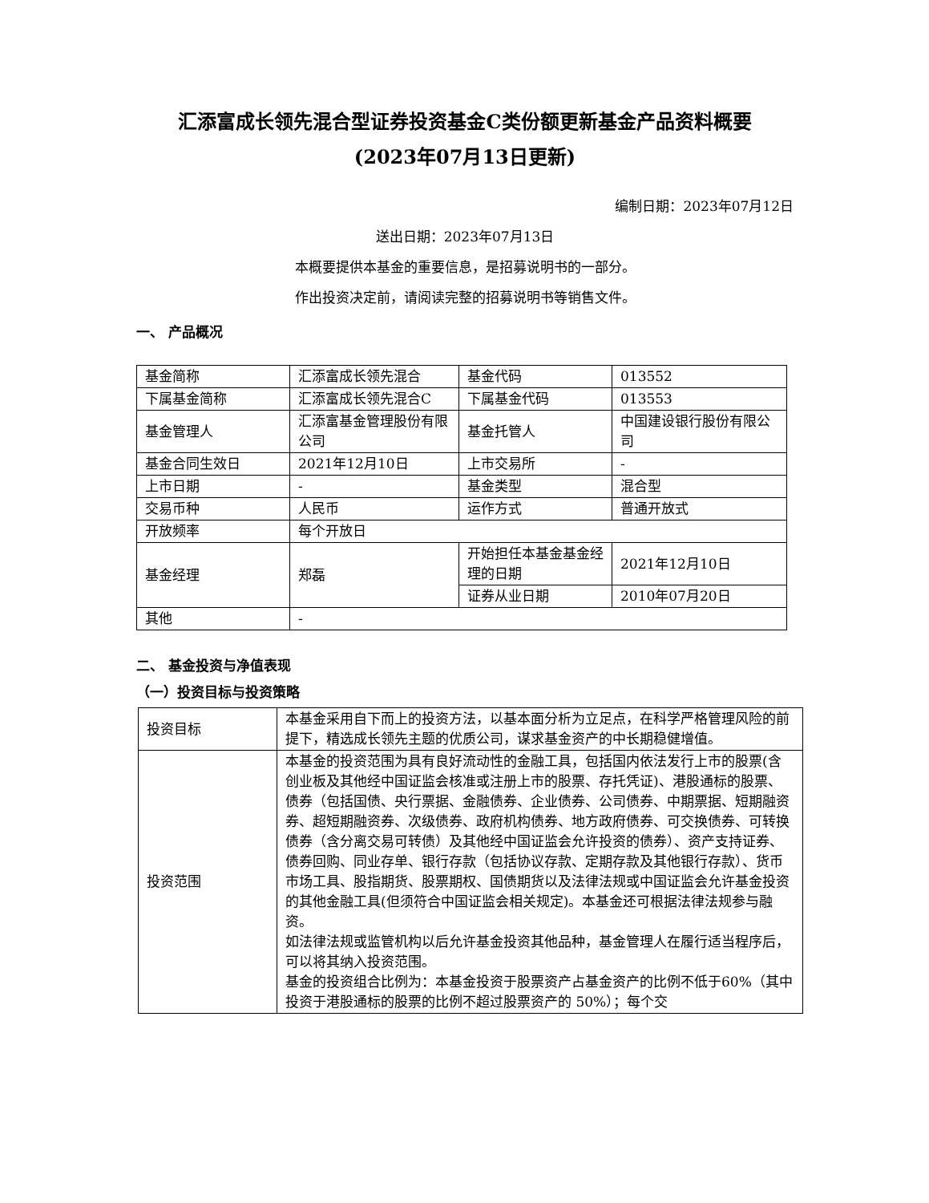汇添富成长领先混合型证券投资基金C类份额更新基金产品资料概要
(2023年07月13日更新)
编制日期：2023年07月12日
送出日期：2023年07月13日
本概要提供本基金的重要信息，是招募说明书的一部分。
作出投资决定前，请阅读完整的招募说明书等销售文件。
一、 产品概况
| 基金简称 | 汇添富成长领先混合 | 基金代码 | 013552 |
| 下属基金简称 | 汇添富成长领先混合C | 下属基金代码 | 013553 |
| 基金管理人 | 汇添富基金管理股份有限公司 | 基金托管人 | 中国建设银行股份有限公司 |
| 基金合同生效日 | 2021年12月10日 | 上市交易所 | - |
| 上市日期 | - | 基金类型 | 混合型 |
| 交易币种 | 人民币 | 运作方式 | 普通开放式 |
| 开放频率 | 每个开放日 | | |
| 基金经理 | 郑磊 | 开始担任本基金基金经理的日期 | 2021年12月10日 |
| | | 证券从业日期 | 2010年07月20日 |
| 其他 | - | | |
二、 基金投资与净值表现
（一）投资目标与投资策略
| 投资目标 | 本基金采用自下而上的投资方法，以基本面分析为立足点，在科学严格管理风险的前提下，精选成长领先主题的优质公司，谋求基金资产的中长期稳健增值。 |
| 投资范围 | 本基金的投资范围为具有良好流动性的金融工具，包括国内依法发行上市的股票(含创业板及其他经中国证监会核准或注册上市的股票、存托凭证)、港股通标的股票、债券（包括国债、央行票据、金融债券、企业债券、公司债券、中期票据、短期融资券、超短期融资券、次级债券、政府机构债券、地方政府债券、可交换债券、可转换债券（含分离交易可转债）及其他经中国证监会允许投资的债券）、资产支持证券、债券回购、同业存单、银行存款（包括协议存款、定期存款及其他银行存款）、货币市场工具、股指期货、股票期权、国债期货以及法律法规或中国证监会允许基金投资的其他金融工具(但须符合中国证监会相关规定)。本基金还可根据法律法规参与融资。 如法律法规或监管机构以后允许基金投资其他品种，基金管理人在履行适当程序后，可以将其纳入投资范围。 基金的投资组合比例为：本基金投资于股票资产占基金资产的比例不低于60%（其中投资于港股通标的股票的比例不超过股票资产的 50%）；每个交 |